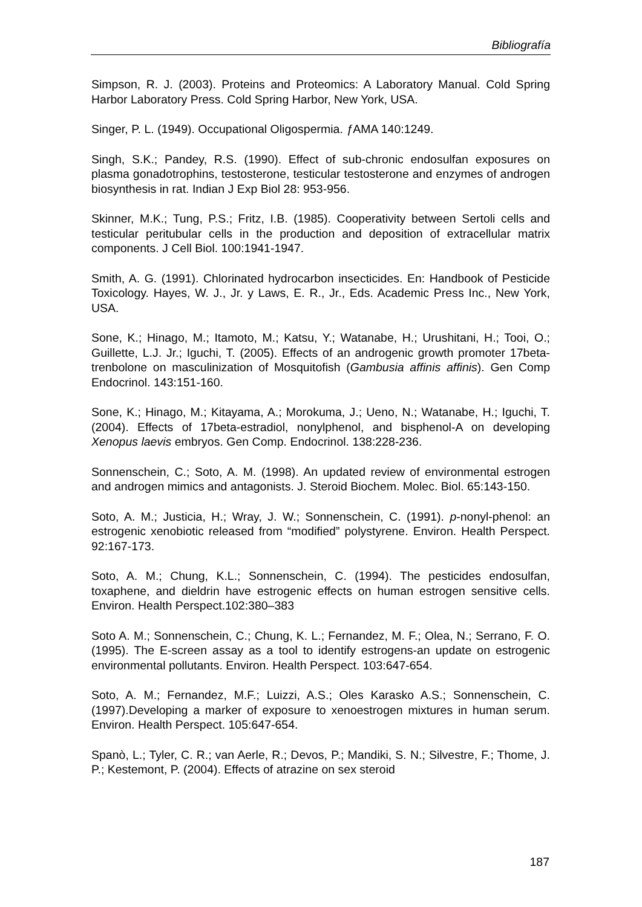Bibliografía
Simpson, R. J. (2003). Proteins and Proteomics: A Laboratory Manual. Cold Spring Harbor Laboratory Press. Cold Spring Harbor, New York, USA.
Singer, P. L. (1949). Occupational Oligospermia. ƒ AMA 140:1249.
Singh, S.K.; Pandey, R.S. (1990). Effect of sub-chronic endosulfan exposures on plasma gonadotrophins, testosterone, testicular testosterone and enzymes of androgen biosynthesis in rat. Indian J Exp Biol 28: 953-956.
Skinner, M.K.; Tung, P.S.; Fritz, I.B. (1985). Cooperativity between Sertoli cells and testicular peritubular cells in the production and deposition of extracellular matrix components. J Cell Biol. 100:1941-1947.
Smith, A. G. (1991). Chlorinated hydrocarbon insecticides. En: Handbook of Pesticide Toxicology. Hayes, W. J., Jr. y Laws, E. R., Jr., Eds. Academic Press Inc., New York, USA.
Sone, K.; Hinago, M.; Itamoto, M.; Katsu, Y.; Watanabe, H.; Urushitani, H.; Tooi, O.; Guillette, L.J. Jr.; Iguchi, T. (2005). Effects of an androgenic growth promoter 17beta-trenbolone on masculinization of Mosquitofish (Gambusia affinis affinis). Gen Comp Endocrinol. 143:151-160.
Sone, K.; Hinago, M.; Kitayama, A.; Morokuma, J.; Ueno, N.; Watanabe, H.; Iguchi, T. (2004). Effects of 17beta-estradiol, nonylphenol, and bisphenol-A on developing Xenopus laevis embryos. Gen Comp. Endocrinol. 138:228-236.
Sonnenschein, C.; Soto, A. M. (1998). An updated review of environmental estrogen and androgen mimics and antagonists. J. Steroid Biochem. Molec. Biol. 65:143-150.
Soto, A. M.; Justicia, H.; Wray, J. W.; Sonnenschein, C. (1991). p-nonyl-phenol: an estrogenic xenobiotic released from “modified” polystyrene. Environ. Health Perspect. 92:167-173.
Soto, A. M.; Chung, K.L.; Sonnenschein, C. (1994). The pesticides endosulfan, toxaphene, and dieldrin have estrogenic effects on human estrogen sensitive cells. Environ. Health Perspect.102:380–383
Soto A. M.; Sonnenschein, C.; Chung, K. L.; Fernandez, M. F.; Olea, N.; Serrano, F. O. (1995). The E-screen assay as a tool to identify estrogens-an update on estrogenic environmental pollutants. Environ. Health Perspect. 103:647-654.
Soto, A. M.; Fernandez, M.F.; Luizzi, A.S.; Oles Karasko A.S.; Sonnenschein, C. (1997).Developing a marker of exposure to xenoestrogen mixtures in human serum. Environ. Health Perspect. 105:647-654.
Spanò, L.; Tyler, C. R.; van Aerle, R.; Devos, P.; Mandiki, S. N.; Silvestre, F.; Thome, J. P.; Kestemont, P. (2004). Effects of atrazine on sex steroid
187